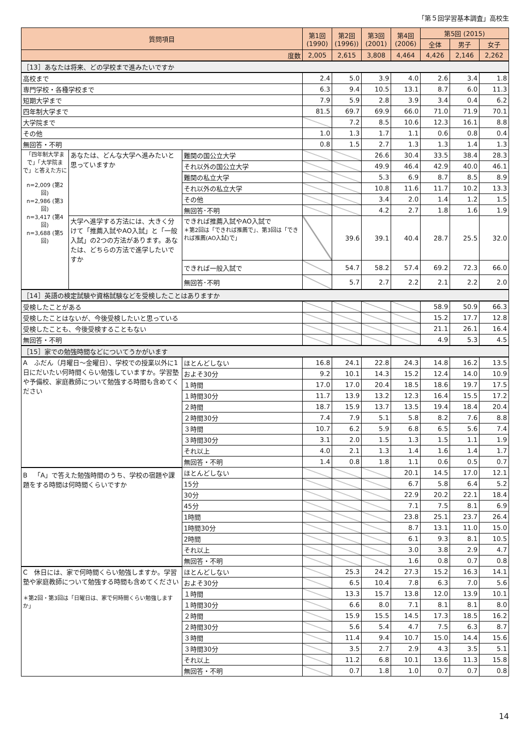「第５回学習基本調査」高校生
| 質問項目 | | | 第1回 (1990) | 第2回 (1996)) | 第3回 (2001) | 第4回 (2006) | 第5回 (2015) | | |
| --- | --- | --- | --- | --- | --- | --- | --- | --- | --- |
| | | | | | | | 全体 | 男子 | 女子 |
| 度数 | | | 2,005 | 2,615 | 3,808 | 4,464 | 4,426 | 2,146 | 2,262 |
| ［13］あなたは将来、どの学校まで進みたいですか | | | | | | | | | |
| 高校まで | | | 2.4 | 5.0 | 3.9 | 4.0 | 2.6 | 3.4 | 1.8 |
| 専門学校・各種学校まで | | | 6.3 | 9.4 | 10.5 | 13.1 | 8.7 | 6.0 | 11.3 |
| 短期大学まで | | | 7.9 | 5.9 | 2.8 | 3.9 | 3.4 | 0.4 | 6.2 |
| 四年制大学まで | | | 81.5 | 69.7 | 69.9 | 66.0 | 71.0 | 71.9 | 70.1 |
| 大学院まで | | | | 7.2 | 8.5 | 10.6 | 12.3 | 16.1 | 8.8 |
| その他 | | | 1.0 | 1.3 | 1.7 | 1.1 | 0.6 | 0.8 | 0.4 |
| 無回答・不明 | | | 0.8 | 1.5 | 2.7 | 1.3 | 1.3 | 1.4 | 1.3 |
| 「四年制大学まで」「大学院まで」と答えた方に n=2,009 (第2回) n=2,986 (第3回) n=3,417 (第4回) n=3,688 (第5回) | あなたは、どんな大学へ進みたいと思っていますか | 難関の国公立大学 | | | 26.6 | 30.4 | 33.5 | 38.4 | 28.3 |
| | | それ以外の国公立大学 | | | 49.9 | 46.4 | 42.9 | 40.0 | 46.1 |
| | | 難関の私立大学 | | | 5.3 | 6.9 | 8.7 | 8.5 | 8.9 |
| | | それ以外の私立大学 | | | 10.8 | 11.6 | 11.7 | 10.2 | 13.3 |
| | | その他 | | | 3.4 | 2.0 | 1.4 | 1.2 | 1.5 |
| | | 無回答･不明 | | | 4.2 | 2.7 | 1.8 | 1.6 | 1.9 |
| | 大学へ進学する方法には、大きく分けて「推薦入試やAO入試」と「一般入試」の2つの方法があります。あなたは、どちらの方法で進学したいですか | できれば推薦入試やAO入試で ＊第2回は「できれば推薦で」、第3回は「できれば推薦(AO入試)で」 | | 39.6 | 39.1 | 40.4 | 28.7 | 25.5 | 32.0 |
| | | できれば一般入試で | | 54.7 | 58.2 | 57.4 | 69.2 | 72.3 | 66.0 |
| | | 無回答･不明 | | 5.7 | 2.7 | 2.2 | 2.1 | 2.2 | 2.0 |
| ［14］英語の検定試験や資格試験などを受検したことはありますか | | | | | | | | | |
| 受検したことがある | | | | | | | 58.9 | 50.9 | 66.3 |
| 受検したことはないが、今後受検したいと思っている | | | | | | | 15.2 | 17.7 | 12.8 |
| 受検したことも、今後受検することもない | | | | | | | 21.1 | 26.1 | 16.4 |
| 無回答・不明 | | | | | | | 4.9 | 5.3 | 4.5 |
| ［15］家での勉強時間などについてうかがいます | | | | | | | | | |
| A ふだん（月曜日～金曜日）、学校での授業以外に1日にだいたい何時間くらい勉強していますか。学習塾や予備校、家庭教師について勉強する時間も含めてください | | ほとんどしない | 16.8 | 24.1 | 22.8 | 24.3 | 14.8 | 16.2 | 13.5 |
| | | およそ30分 | 9.2 | 10.1 | 14.3 | 15.2 | 12.4 | 14.0 | 10.9 |
| | | １時間 | 17.0 | 17.0 | 20.4 | 18.5 | 18.6 | 19.7 | 17.5 |
| | | １時間30分 | 11.7 | 13.9 | 13.2 | 12.3 | 16.4 | 15.5 | 17.2 |
| | | ２時間 | 18.7 | 15.9 | 13.7 | 13.5 | 19.4 | 18.4 | 20.4 |
| | | ２時間30分 | 7.4 | 7.9 | 5.1 | 5.8 | 8.2 | 7.6 | 8.8 |
| | | ３時間 | 10.7 | 6.2 | 5.9 | 6.8 | 6.5 | 5.6 | 7.4 |
| | | ３時間30分 | 3.1 | 2.0 | 1.5 | 1.3 | 1.5 | 1.1 | 1.9 |
| | | それ以上 | 4.0 | 2.1 | 1.3 | 1.4 | 1.6 | 1.4 | 1.7 |
| | | 無回答・不明 | 1.4 | 0.8 | 1.8 | 1.1 | 0.6 | 0.5 | 0.7 |
| B 「A」で答えた勉強時間のうち、学校の宿題や課題をする時間は何時間くらいですか | | ほとんどしない | | | | 20.1 | 14.5 | 17.0 | 12.1 |
| | | 15分 | | | | 6.7 | 5.8 | 6.4 | 5.2 |
| | | 30分 | | | | 22.9 | 20.2 | 22.1 | 18.4 |
| | | 45分 | | | | 7.1 | 7.5 | 8.1 | 6.9 |
| | | 1時間 | | | | 23.8 | 25.1 | 23.7 | 26.4 |
| | | 1時間30分 | | | | 8.7 | 13.1 | 11.0 | 15.0 |
| | | 2時間 | | | | 6.1 | 9.3 | 8.1 | 10.5 |
| | | それ以上 | | | | 3.0 | 3.8 | 2.9 | 4.7 |
| | | 無回答・不明 | | | | 1.6 | 0.8 | 0.7 | 0.8 |
| C 休日には、家で何時間くらい勉強しますか。学習塾や家庭教師について勉強する時間も含めてください ＊第2回・第3回は「日曜日は、家で何時間くらい勉強しますか」 | | ほとんどしない | | 25.3 | 24.2 | 27.3 | 15.2 | 16.3 | 14.1 |
| | | およそ30分 | | 6.5 | 10.4 | 7.8 | 6.3 | 7.0 | 5.6 |
| | | １時間 | | 13.3 | 15.7 | 13.8 | 12.0 | 13.9 | 10.1 |
| | | １時間30分 | | 6.6 | 8.0 | 7.1 | 8.1 | 8.1 | 8.0 |
| | | ２時間 | | 15.9 | 15.5 | 14.5 | 17.3 | 18.5 | 16.2 |
| | | ２時間30分 | | 5.6 | 5.4 | 4.7 | 7.5 | 6.3 | 8.7 |
| | | ３時間 | | 11.4 | 9.4 | 10.7 | 15.0 | 14.4 | 15.6 |
| | | ３時間30分 | | 3.5 | 2.7 | 2.9 | 4.3 | 3.5 | 5.1 |
| | | それ以上 | | 11.2 | 6.8 | 10.1 | 13.6 | 11.3 | 15.8 |
| | | 無回答・不明 | | 0.7 | 1.8 | 1.0 | 0.7 | 0.7 | 0.8 |
14